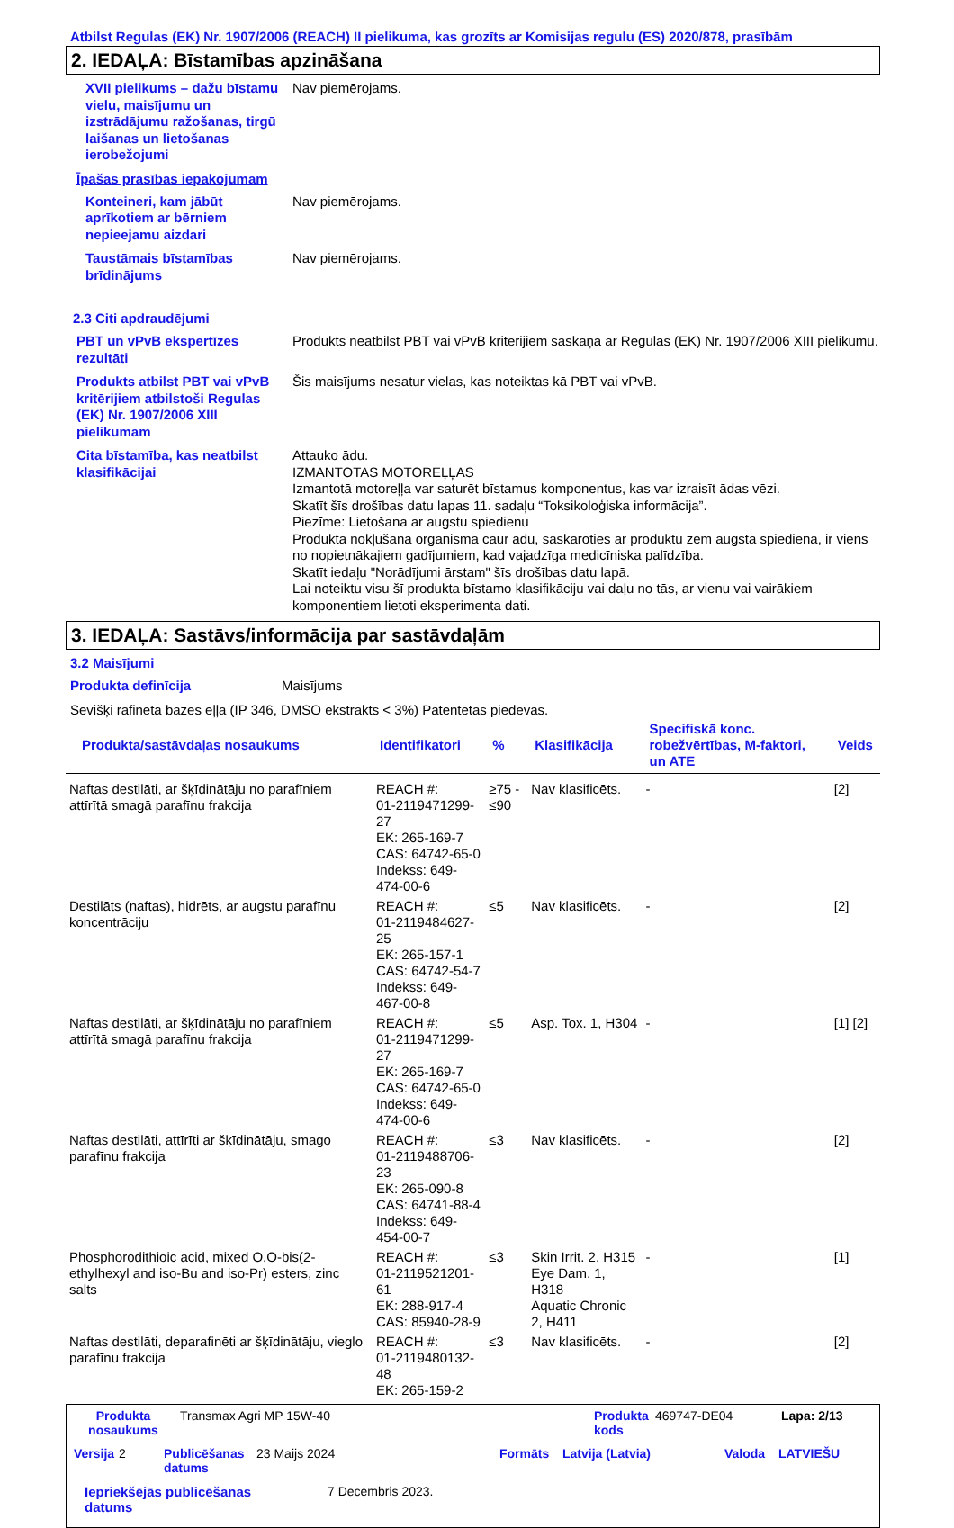Atbilst Regulas (EK) Nr. 1907/2006 (REACH) II pielikuma, kas grozīts ar Komisijas regulu (ES) 2020/878, prasībām
2. IEDAĻA: Bīstamības apzināšana
XVII pielikums – dažu bīstamu vielu, maisījumu un izstrādājumu ražošanas, tirgū laišanas un lietošanas ierobežojumi
Nav piemērojams.
Īpašas prasības iepakojumam
Konteineri, kam jābūt aprīkotiem ar bērniem nepieejamu aizdari
Nav piemērojams.
Taustāmais bīstamības brīdinājums
Nav piemērojams.
2.3 Citi apdraudējumi
PBT un vPvB ekspertīzes rezultāti
Produkts neatbilst PBT vai vPvB kritērijiem saskaņā ar Regulas (EK) Nr. 1907/2006 XIII pielikumu.
Produkts atbilst PBT vai vPvB kritērijiem atbilstoši Regulas (EK) Nr. 1907/2006 XIII pielikumam
Šis maisījums nesatur vielas, kas noteiktas kā PBT vai vPvB.
Cita bīstamība, kas neatbilst klasifikācijai
Attauko ādu.
IZMANTOTAS MOTOREĻĻAS
Izmantotā motoreļļa var saturēt bīstamus komponentus, kas var izraisīt ādas vēzi.
Skatīt šīs drošības datu lapas 11. sadaļu “Toksikoloģiska informācija”.
Piezīme: Lietošana ar augstu spiedienu
Produkta nokļūšana organismā caur ādu, saskaroties ar produktu zem augsta spiediena, ir viens no nopietnākajiem gadījumiem, kad vajadzīga medicīniska palīdzība.
Skatīt iedaļu "Norādījumi ārstam" šīs drošības datu lapā.
Lai noteiktu visu šī produkta bīstamo klasifikāciju vai daļu no tās, ar vienu vai vairākiem komponentiem lietoti eksperimenta dati.
3. IEDAĻA: Sastāvs/informācija par sastāvdaļām
3.2 Maisījumi
Produkta definīcija Maisījums
Sevišķi rafinēta bāzes eļļa (IP 346, DMSO ekstrakts < 3%) Patentētas piedevas.
| Produkta/sastāvdaļas nosaukums | Identifikatori | % | Klasifikācija | Specifiskā konc. robežvērtības, M-faktori, un ATE | Veids |
| --- | --- | --- | --- | --- | --- |
| Naftas destilāti, ar šķīdinātāju no parafīniem attīrītā smagā parafīnu frakcija | REACH #: 01-2119471299-27 EK: 265-169-7 CAS: 64742-65-0 Indekss: 649-474-00-6 | ≥75 - ≤90 | Nav klasificēts. | - | [2] |
| Destilāts (naftas), hidrēts, ar augstu parafīnu koncentrāciju | REACH #: 01-2119484627-25 EK: 265-157-1 CAS: 64742-54-7 Indekss: 649-467-00-8 | ≤5 | Nav klasificēts. | - | [2] |
| Naftas destilāti, ar šķīdinātāju no parafīniem attīrītā smagā parafīnu frakcija | REACH #: 01-2119471299-27 EK: 265-169-7 CAS: 64742-65-0 Indekss: 649-474-00-6 | ≤5 | Asp. Tox. 1, H304 | - | [1] [2] |
| Naftas destilāti, attīrīti ar šķīdinātāju, smago parafīnu frakcija | REACH #: 01-2119488706-23 EK: 265-090-8 CAS: 64741-88-4 Indekss: 649-454-00-7 | ≤3 | Nav klasificēts. | - | [2] |
| Phosphorodithioic acid, mixed O,O-bis(2-ethylhexyl and iso-Bu and iso-Pr) esters, zinc salts | REACH #: 01-2119521201-61 EK: 288-917-4 CAS: 85940-28-9 | ≤3 | Skin Irrit. 2, H315 Eye Dam. 1, H318 Aquatic Chronic 2, H411 | - | [1] |
| Naftas destilāti, deparafinēti ar šķīdinātāju, vieglo parafīnu frakcija | REACH #: 01-2119480132-48 EK: 265-159-2 | ≤3 | Nav klasificēts. | - | [2] |
Produkta nosaukums Transmax Agri MP 15W-40 Produkta kods 469747-DE04 Lapa: 2/13
Versija 2 Publicēšanas datums 23 Maijs 2024 Formāts Latvija (Latvia) Valoda LATVIEŠU
Iepriekšējās publicēšanas datums 7 Decembris 2023.